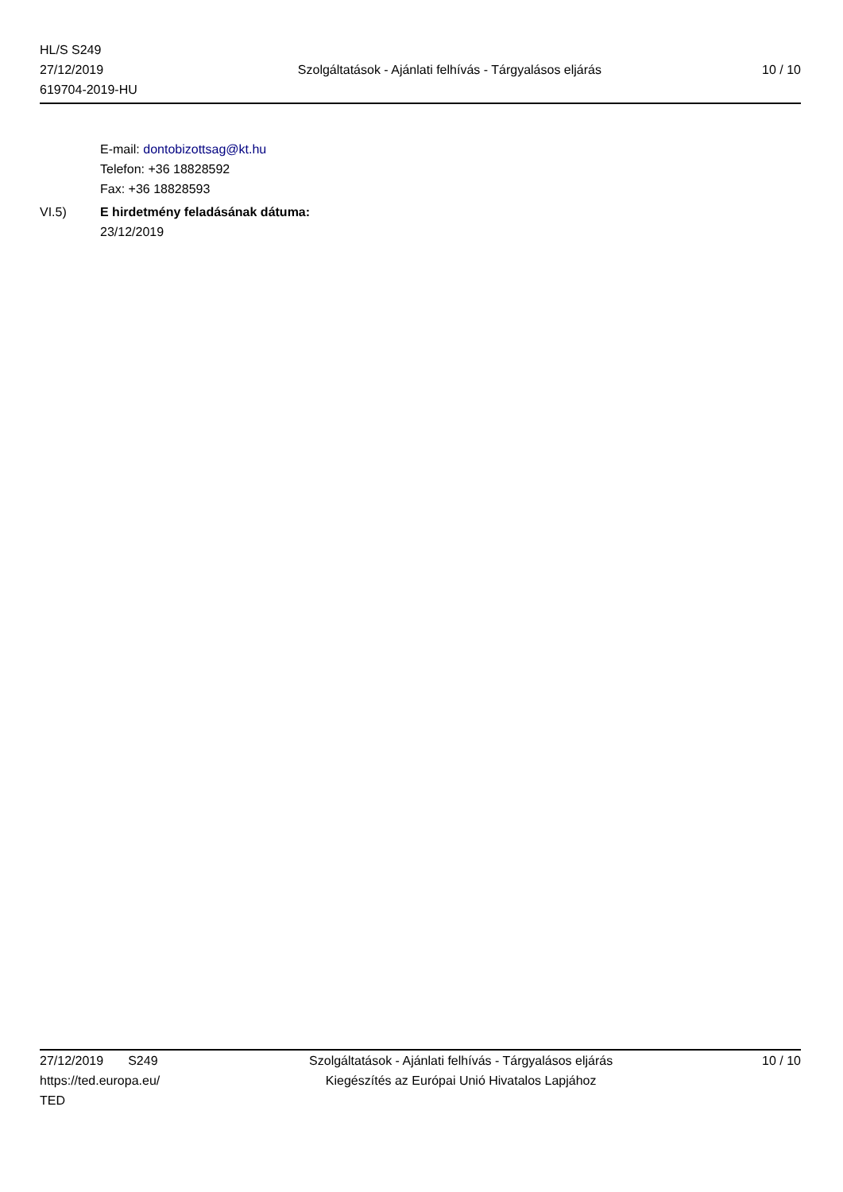HL/S S249
27/12/2019
619704-2019-HU
Szolgáltatások - Ajánlati felhívás - Tárgyalásos eljárás
10 / 10
E-mail: dontobizottsag@kt.hu
Telefon: +36 18828592
Fax: +36 18828593
VI.5) E hirdetmény feladásának dátuma:
23/12/2019
27/12/2019 S249
https://ted.europa.eu/
TED
Szolgáltatások - Ajánlati felhívás - Tárgyalásos eljárás
Kiegészítés az Európai Unió Hivatalos Lapjához
10 / 10